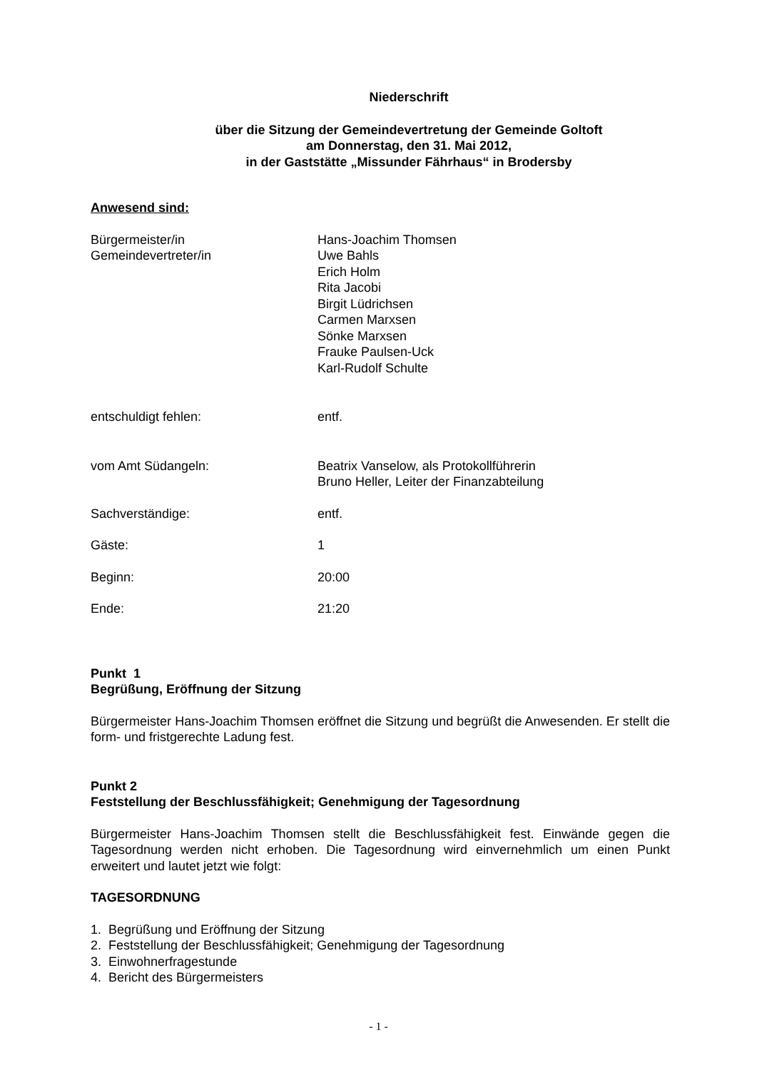Niederschrift
über die Sitzung der Gemeindevertretung der Gemeinde Goltoft
am Donnerstag, den 31. Mai 2012,
in der Gaststätte „Missunder Fährhaus“ in Brodersby
Anwesend sind:
Bürgermeister/in
Gemeindevertreter/in
Hans-Joachim Thomsen
Uwe Bahls
Erich Holm
Rita Jacobi
Birgit Lüdrichsen
Carmen Marxsen
Sönke Marxsen
Frauke Paulsen-Uck
Karl-Rudolf Schulte
entschuldigt fehlen: entf.
vom Amt Südangeln: Beatrix Vanselow, als Protokollführerin
Bruno Heller, Leiter der Finanzabteilung
Sachverständige: entf.
Gäste: 1
Beginn: 20:00
Ende: 21:20
Punkt 1
Begrüßung, Eröffnung der Sitzung
Bürgermeister Hans-Joachim Thomsen eröffnet die Sitzung und begrüßt die Anwesenden. Er stellt die form- und fristgerechte Ladung fest.
Punkt 2
Feststellung der Beschlussfähigkeit; Genehmigung der Tagesordnung
Bürgermeister Hans-Joachim Thomsen stellt die Beschlussfähigkeit fest. Einwände gegen die Tagesordnung werden nicht erhoben. Die Tagesordnung wird einvernehmlich um einen Punkt erweitert und lautet jetzt wie folgt:
TAGESORDNUNG
1. Begrüßung und Eröffnung der Sitzung
2. Feststellung der Beschlussfähigkeit; Genehmigung der Tagesordnung
3. Einwohnerfragestunde
4. Bericht des Bürgermeisters
- 1 -